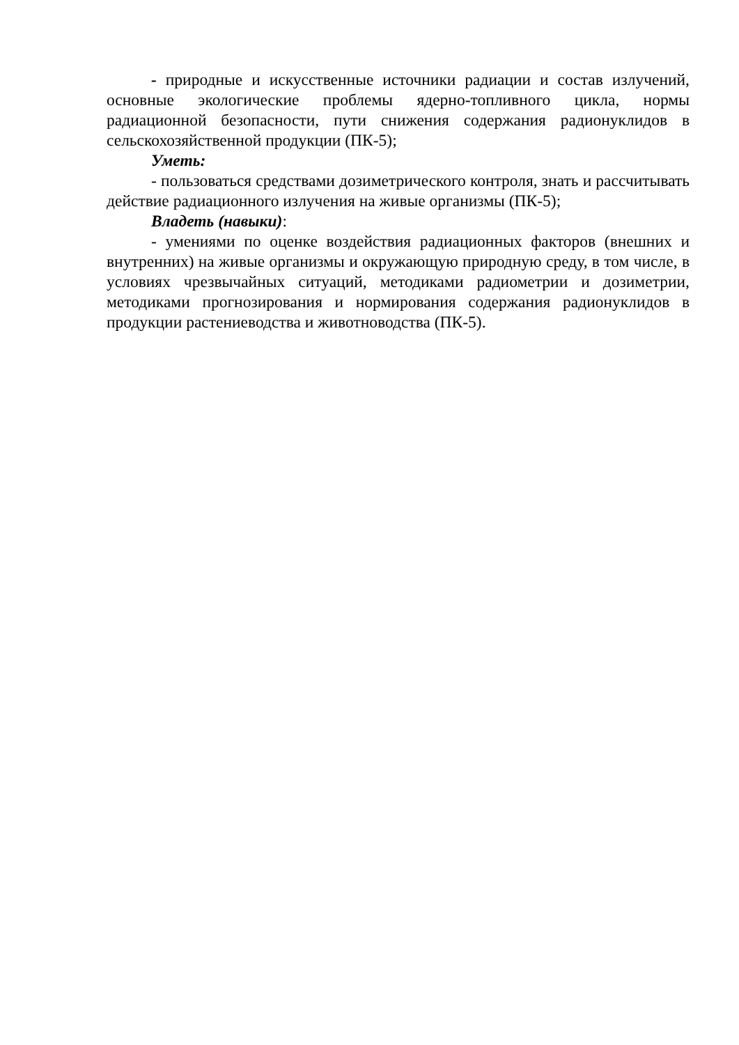- природные и искусственные источники радиации и состав излучений, основные экологические проблемы ядерно-топливного цикла, нормы радиационной безопасности, пути снижения содержания радионуклидов в сельскохозяйственной продукции (ПК-5);
Уметь:
- пользоваться средствами дозиметрического контроля, знать и рассчитывать действие радиационного излучения на живые организмы (ПК-5);
Владеть (навыки):
- умениями по оценке воздействия радиационных факторов (внешних и внутренних) на живые организмы и окружающую природную среду, в том числе, в условиях чрезвычайных ситуаций, методиками радиометрии и дозиметрии, методиками прогнозирования и нормирования содержания радионуклидов в продукции растениеводства и животноводства (ПК-5).